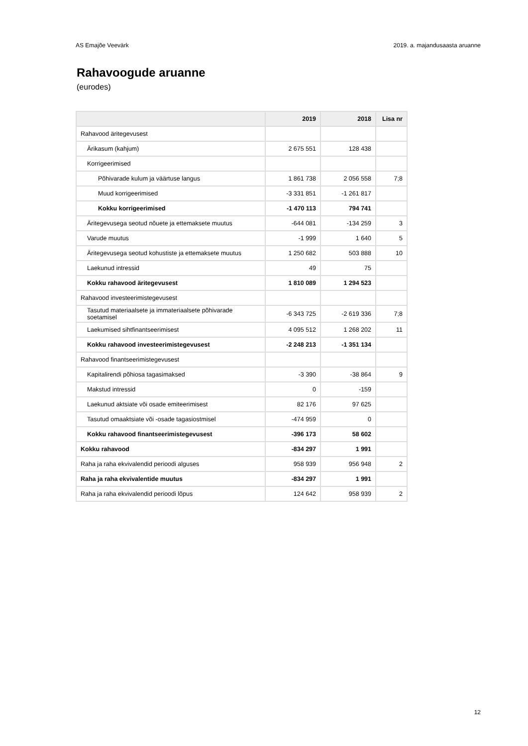AS Emajõe Veevärk 2019. a. majandusaasta aruanne
Rahavoogude aruanne
(eurodes)
| | 2019 | 2018 | Lisa nr |
| --- | --- | --- | --- |
| Rahavood äritegevusest | | | |
| Ärikasum (kahjum) | 2 675 551 | 128 438 | |
| Korrigeerimised | | | |
| Põhivarade kulum ja väärtuse langus | 1 861 738 | 2 056 558 | 7;8 |
| Muud korrigeerimised | -3 331 851 | -1 261 817 | |
| Kokku korrigeerimised | -1 470 113 | 794 741 | |
| Äritegevusega seotud nõuete ja ettemaksete muutus | -644 081 | -134 259 | 3 |
| Varude muutus | -1 999 | 1 640 | 5 |
| Äritegevusega seotud kohustiste ja ettemaksete muutus | 1 250 682 | 503 888 | 10 |
| Laekunud intressid | 49 | 75 | |
| Kokku rahavood äritegevusest | 1 810 089 | 1 294 523 | |
| Rahavood investeerimistegevusest | | | |
| Tasutud materiaalsete ja immateriaalsete põhivarade soetamisel | -6 343 725 | -2 619 336 | 7;8 |
| Laekumised sihtfinantseerimisest | 4 095 512 | 1 268 202 | 11 |
| Kokku rahavood investeerimistegevusest | -2 248 213 | -1 351 134 | |
| Rahavood finantseerimistegevusest | | | |
| Kapitalirendi põhiosa tagasimaksed | -3 390 | -38 864 | 9 |
| Makstud intressid | 0 | -159 | |
| Laekunud aktsiate või osade emiteerimisest | 82 176 | 97 625 | |
| Tasutud omaaktsiate või -osade tagasiostmisel | -474 959 | 0 | |
| Kokku rahavood finantseerimistegevusest | -396 173 | 58 602 | |
| Kokku rahavood | -834 297 | 1 991 | |
| Raha ja raha ekvivalendid perioodi alguses | 958 939 | 956 948 | 2 |
| Raha ja raha ekvivalentide muutus | -834 297 | 1 991 | |
| Raha ja raha ekvivalendid perioodi lõpus | 124 642 | 958 939 | 2 |
12